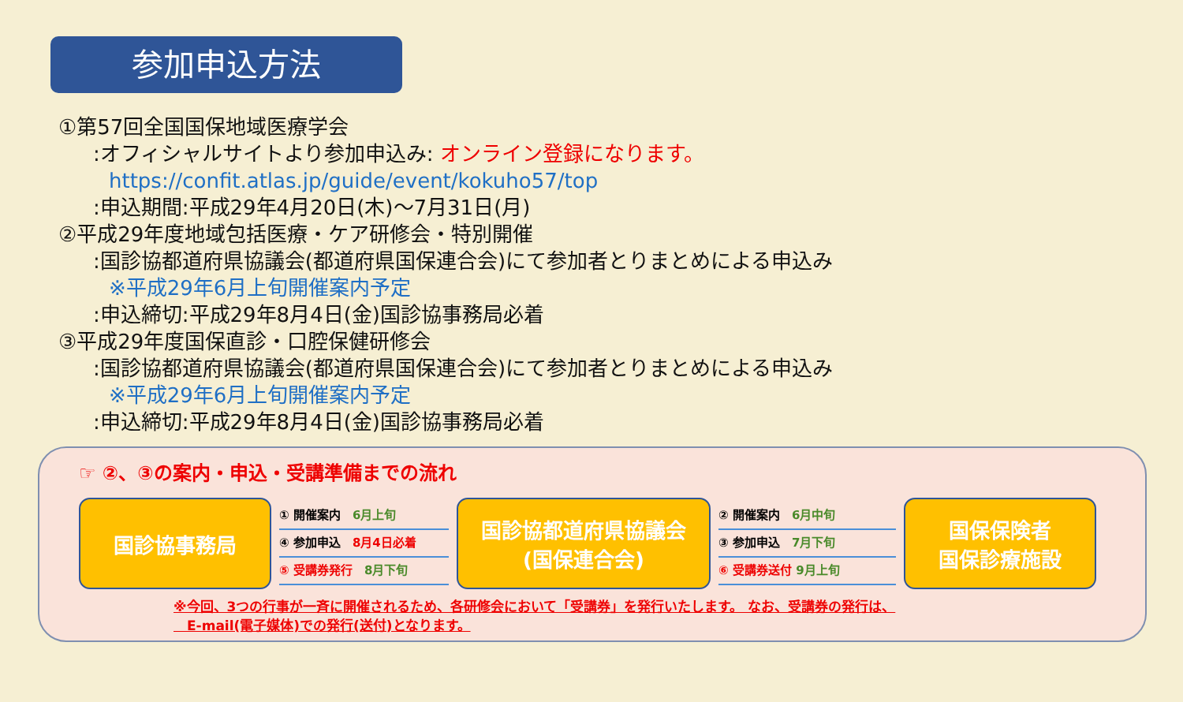参加申込方法
①第57回全国国保地域医療学会
:オフィシャルサイトより参加申込み: オンライン登録になります。
https://confit.atlas.jp/guide/event/kokuho57/top
:申込期間:平成29年4月20日(木)～7月31日(月)
②平成29年度地域包括医療・ケア研修会・特別開催
:国診協都道府県協議会(都道府県国保連合会)にて参加者とりまとめによる申込み
※平成29年6月上旬開催案内予定
:申込締切:平成29年8月4日(金)国診協事務局必着
③平成29年度国保直診・口腔保健研修会
:国診協都道府県協議会(都道府県国保連合会)にて参加者とりまとめによる申込み
※平成29年6月上旬開催案内予定
:申込締切:平成29年8月4日(金)国診協事務局必着
☞ ②、③の案内・申込・受講準備までの流れ
国診協事務局
① 開催案内　6月上旬
④ 参加申込　8月4日必着
⑤ 受講券発行　8月下旬
国診協都道府県協議会
(国保連合会)
② 開催案内　6月中旬
③ 参加申込　7月下旬
⑥ 受講券送付 9月上旬
国保保険者
国保診療施設
※今回、3つの行事が一斉に開催されるため、各研修会において「受講券」を発行いたします。 なお、受講券の発行は、
　E-mail(電子媒体)での発行(送付)となります。